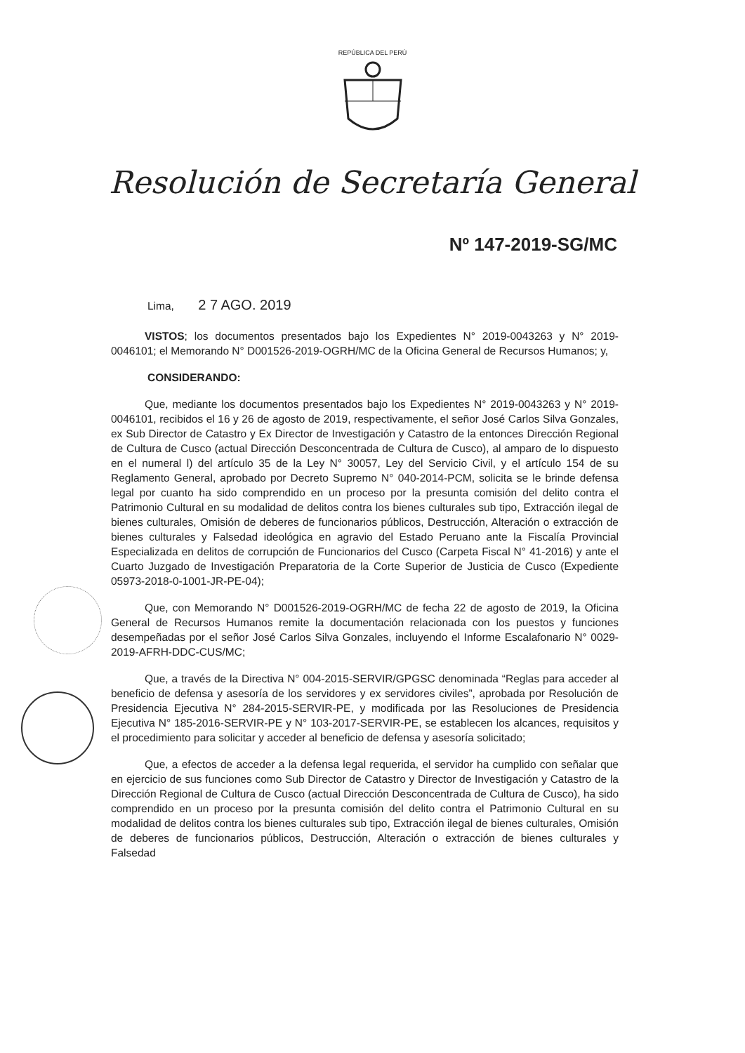REPÚBLICA DEL PERÚ
Resolución de Secretaría General
Nº 147-2019-SG/MC
Lima, 2 7 AGO. 2019
VISTOS; los documentos presentados bajo los Expedientes N° 2019-0043263 y N° 2019-0046101; el Memorando N° D001526-2019-OGRH/MC de la Oficina General de Recursos Humanos; y,
CONSIDERANDO:
Que, mediante los documentos presentados bajo los Expedientes N° 2019-0043263 y N° 2019-0046101, recibidos el 16 y 26 de agosto de 2019, respectivamente, el señor José Carlos Silva Gonzales, ex Sub Director de Catastro y Ex Director de Investigación y Catastro de la entonces Dirección Regional de Cultura de Cusco (actual Dirección Desconcentrada de Cultura de Cusco), al amparo de lo dispuesto en el numeral l) del artículo 35 de la Ley N° 30057, Ley del Servicio Civil, y el artículo 154 de su Reglamento General, aprobado por Decreto Supremo N° 040-2014-PCM, solicita se le brinde defensa legal por cuanto ha sido comprendido en un proceso por la presunta comisión del delito contra el Patrimonio Cultural en su modalidad de delitos contra los bienes culturales sub tipo, Extracción ilegal de bienes culturales, Omisión de deberes de funcionarios públicos, Destrucción, Alteración o extracción de bienes culturales y Falsedad ideológica en agravio del Estado Peruano ante la Fiscalía Provincial Especializada en delitos de corrupción de Funcionarios del Cusco (Carpeta Fiscal N° 41-2016) y ante el Cuarto Juzgado de Investigación Preparatoria de la Corte Superior de Justicia de Cusco (Expediente 05973-2018-0-1001-JR-PE-04);
Que, con Memorando N° D001526-2019-OGRH/MC de fecha 22 de agosto de 2019, la Oficina General de Recursos Humanos remite la documentación relacionada con los puestos y funciones desempeñadas por el señor José Carlos Silva Gonzales, incluyendo el Informe Escalafonario N° 0029-2019-AFRH-DDC-CUS/MC;
Que, a través de la Directiva N° 004-2015-SERVIR/GPGSC denominada “Reglas para acceder al beneficio de defensa y asesoría de los servidores y ex servidores civiles”, aprobada por Resolución de Presidencia Ejecutiva N° 284-2015-SERVIR-PE, y modificada por las Resoluciones de Presidencia Ejecutiva N° 185-2016-SERVIR-PE y N° 103-2017-SERVIR-PE, se establecen los alcances, requisitos y el procedimiento para solicitar y acceder al beneficio de defensa y asesoría solicitado;
Que, a efectos de acceder a la defensa legal requerida, el servidor ha cumplido con señalar que en ejercicio de sus funciones como Sub Director de Catastro y Director de Investigación y Catastro de la Dirección Regional de Cultura de Cusco (actual Dirección Desconcentrada de Cultura de Cusco), ha sido comprendido en un proceso por la presunta comisión del delito contra el Patrimonio Cultural en su modalidad de delitos contra los bienes culturales sub tipo, Extracción ilegal de bienes culturales, Omisión de deberes de funcionarios públicos, Destrucción, Alteración o extracción de bienes culturales y Falsedad